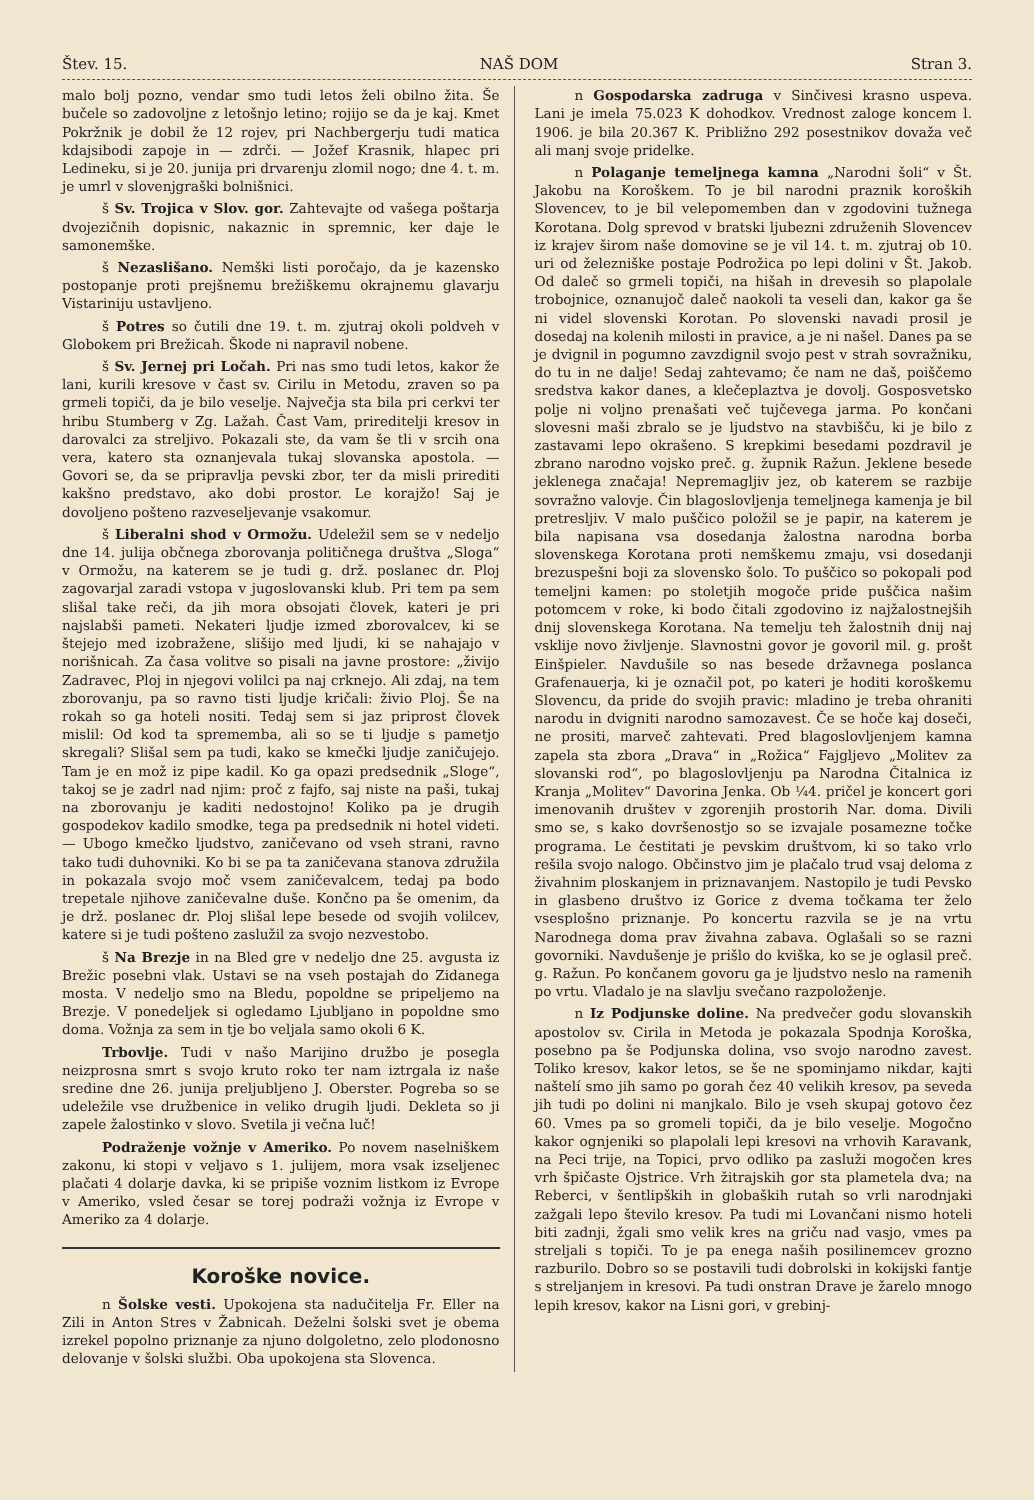Štev. 15. NAŠ DOM Stran 3.
malo bolj pozno, vendar smo tudi letos želi obilno žita. Še bučele so zadovoljne z letošnjo letino; rojijo se da je kaj. Kmet Pokržnik je dobil že 12 rojev, pri Nachbergerju tudi matica kdajsibodi zapoje in — zdrči. — Jožef Krasnik, hlapec pri Ledineku, si je 20. junija pri drvarenju zlomil nogo; dne 4. t. m. je umrl v slovenjgraški bolnišnici.
š Sv. Trojica v Slov. gor. Zahtevajte od vašega poštarja dvojezičnih dopisnic, nakaznic in spremnic, ker daje le samonemške.
š Nezaslišano. Nemški listi poročajo, da je kazensko postopanje proti prejšnemu brežiškemu okrajnemu glavarju Vistariniju ustavljeno.
š Potres so čutili dne 19. t. m. zjutraj okoli poldveh v Globokem pri Brežicah. Škode ni napravil nobene.
š Sv. Jernej pri Ločah. Pri nas smo tudi letos, kakor že lani, kurili kresove v čast sv. Cirilu in Metodu, zraven so pa grmeli topiči, da je bilo veselje. Največja sta bila pri cerkvi ter hribu Stumberg v Zg. Lažah. Čast Vam, prireditelji kresov in darovalci za streljivo. Pokazali ste, da vam še tli v srcih ona vera, katero sta oznanjevala tukaj slovanska apostola. — Govori se, da se pripravlja pevski zbor, ter da misli prirediti kakšno predstavo, ako dobi prostor. Le korajžo! Saj je dovoljeno pošteno razveseljevanje vsakomur.
š Liberalni shod v Ormožu. Udeležil sem se v nedeljo dne 14. julija občnega zborovanja političnega društva „Sloga“ v Ormožu, na katerem se je tudi g. drž. poslanec dr. Ploj zagovarjal zaradi vstopa v jugoslovanski klub. Pri tem pa sem slišal take reči, da jih mora obsojati človek, kateri je pri najslabši pameti. Nekateri ljudje izmed zborovalcev, ki se štejejo med izobražene, slišijo med ljudi, ki se nahajajo v norišnicah. Za časa volitve so pisali na javne prostore: „živijo Zadravec, Ploj in njegovi volilci pa naj crknejo. Ali zdaj, na tem zborovanju, pa so ravno tisti ljudje kričali: živio Ploj. Še na rokah so ga hoteli nositi. Tedaj sem si jaz priprost človek mislil: Od kod ta sprememba, ali so se ti ljudje s pametjo skregali? Slišal sem pa tudi, kako se kmečki ljudje zaničujejo. Tam je en mož iz pipe kadil. Ko ga opazi predsednik „Sloge“, takoj se je zadrl nad njim: proč z fajfo, saj niste na paši, tukaj na zborovanju je kaditi nedostojno! Koliko pa je drugih gospodekov kadilo smodke, tega pa predsednik ni hotel videti. — Ubogo kmečko ljudstvo, zaničevano od vseh strani, ravno tako tudi duhovniki. Ko bi se pa ta zaničevana stanova združila in pokazala svojo moč vsem zaničevalcem, tedaj pa bodo trepetale njihove zaničevalne duše. Končno pa še omenim, da je drž. poslanec dr. Ploj slišal lepe besede od svojih volilcev, katere si je tudi pošteno zaslužil za svojo nezvestobo.
š Na Brezje in na Bled gre v nedeljo dne 25. avgusta iz Brežic posebni vlak. Ustavi se na vseh postajah do Zidanega mosta. V nedeljo smo na Bledu, popoldne se pripeljemo na Brezje. V ponedeljek si ogledamo Ljubljano in popoldne smo doma. Vožnja za sem in tje bo veljala samo okoli 6 K.
Trbovlje. Tudi v našo Marijino družbo je posegla neizprosna smrt s svojo kruto roko ter nam iztrgala iz naše sredine dne 26. junija preljubljeno J. Oberster. Pogreba so se udeležile vse družbenice in veliko drugih ljudi. Dekleta so ji zapele žalostinko v slovo. Svetila ji večna luč!
Podraženje vožnje v Ameriko. Po novem naselniškem zakonu, ki stopi v veljavo s 1. julijem, mora vsak izseljenec plačati 4 dolarje davka, ki se pripiše voznim listkom iz Evrope v Ameriko, vsled česar se torej podraži vožnja iz Evrope v Ameriko za 4 dolarje.
Koroške novice.
n Šolske vesti. Upokojena sta nadučitelja Fr. Eller na Zili in Anton Stres v Žabnicah. Deželni šolski svet je obema izrekel popolno priznanje za njuno dolgoletno, zelo plodonosno delovanje v šolski službi. Oba upokojena sta Slovenca.
n Gospodarska zadruga v Sinčivesi krasno uspeva. Lani je imela 75.023 K dohodkov. Vrednost zaloge koncem l. 1906. je bila 20.367 K. Približno 292 posestnikov dovaža več ali manj svoje pridelke.
n Polaganje temeljnega kamna „Narodni šoli“ v Št. Jakobu na Koroškem. To je bil narodni praznik koroških Slovencev, to je bil velepomemben dan v zgodovini tužnega Korotana. Dolg sprevod v bratski ljubezni združenih Slovencev iz krajev širom naše domovine se je vil 14. t. m. zjutraj ob 10. uri od železniške postaje Podrožica po lepi dolini v Št. Jakob. Od daleč so grmeli topiči, na hišah in drevesih so plapolale trobojnice, oznanujoč daleč naokoli ta veseli dan, kakor ga še ni videl slovenski Korotan. Po slovenski navadi prosil je dosedaj na kolenih milosti in pravice, a je ni našel. Danes pa se je dvignil in pogumno zavzdignil svojo pest v strah sovražniku, do tu in ne dalje! Sedaj zahtevamo; če nam ne daš, poiščemo sredstva kakor danes, a klečeplaztva je dovolj. Gosposvetsko polje ni voljno prenašati več tujčevega jarma. Po končani slovesni maši zbralo se je ljudstvo na stavbišču, ki je bilo z zastavami lepo okrašeno. S krepkimi besedami pozdravil je zbrano narodno vojsko preč. g. župnik Ražun. Jeklene besede jeklenega značaja! Nepremagljiv jez, ob katerem se razbije sovražno valovje. Čin blagoslovljenja temeljnega kamenja je bil pretresljiv. V malo puščico položil se je papir, na katerem je bila napisana vsa dosedanja žalostna narodna borba slovenskega Korotana proti nemškemu zmaju, vsi dosedanji brezuspešni boji za slovensko šolo. To puščico so pokopali pod temeljni kamen: po stoletjih mogoče pride puščica našim potomcem v roke, ki bodo čitali zgodovino iz najžalostnejših dnij slovenskega Korotana. Na temelju teh žalostnih dnij naj vsklije novo življenje. Slavnostni govor je govoril mil. g. prošt Einšpieler. Navdušile so nas besede državnega poslanca Grafenauerja, ki je označil pot, po kateri je hoditi koroškemu Slovencu, da pride do svojih pravic: mladino je treba ohraniti narodu in dvigniti narodno samozavest. Če se hoče kaj doseči, ne prositi, marveč zahtevati. Pred blagoslovljenjem kamna zapela sta zbora „Drava“ in „Rožica“ Fajgljevo „Molitev za slovanski rod“, po blagoslovljenju pa Narodna Čitalnica iz Kranja „Molitev“ Davorina Jenka. Ob ¼4. pričel je koncert gori imenovanih društev v zgorenjih prostorih Nar. doma. Divili smo se, s kako dovršenostjo so se izvajale posamezne točke programa. Le čestitati je pevskim društvom, ki so tako vrlo rešila svojo nalogo. Občinstvo jim je plačalo trud vsaj deloma z živahnim ploskanjem in priznavanjem. Nastopilo je tudi Pevsko in glasbeno društvo iz Gorice z dvema točkama ter želo vsesplošno priznanje. Po koncertu razvila se je na vrtu Narodnega doma prav živahna zabava. Oglašali so se razni govorniki. Navdušenje je prišlo do kviška, ko se je oglasil preč. g. Ražun. Po končanem govoru ga je ljudstvo neslo na ramenih po vrtu. Vladalo je na slavlju svečano razpoloženje.
n Iz Podjunske doline. Na predvečer godu slovanskih apostolov sv. Cirila in Metoda je pokazala Spodnja Koroška, posebno pa še Podjunska dolina, vso svojo narodno zavest. Toliko kresov, kakor letos, se še ne spominjamo nikdar, kajti naštelí smo jih samo po gorah čez 40 velikih kresov, pa seveda jih tudi po dolini ni manjkalo. Bilo je vseh skupaj gotovo čez 60. Vmes pa so gromeli topiči, da je bilo veselje. Mogočno kakor ognjeniki so plapolali lepi kresovi na vrhovih Karavank, na Peci trije, na Topici, prvo odliko pa zasluži mogočen kres vrh špičaste Ojstrice. Vrh žitrajskih gor sta plametela dva; na Reberci, v šentlipških in globaških rutah so vrli narodnjaki zažgali lepo število kresov. Pa tudi mi Lovančani nismo hoteli biti zadnji, žgali smo velik kres na griču nad vasjo, vmes pa streljali s topiči. To je pa enega naših posilinemcev grozno razburilo. Dobro so se postavili tudi dobrolski in kokijski fantje s streljanjem in kresovi. Pa tudi onstran Drave je žarelo mnogo lepih kresov, kakor na Lisni gori, v grebinj-